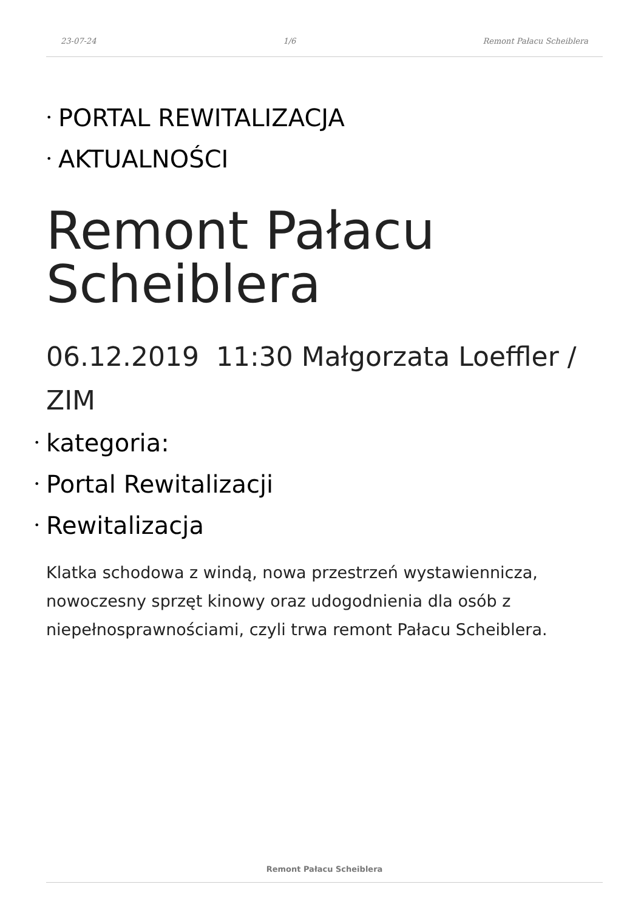23-07-24 1/6 Remont Pałacu Scheiblera
• PORTAL REWITALIZACJA
• AKTUALNOŚCI
Remont Pałacu Scheiblera
06.12.2019 11:30 Małgorzata Loeffler / ZIM
• kategoria:
• Portal Rewitalizacji
• Rewitalizacja
Klatka schodowa z windą, nowa przestrzeń wystawiennicza, nowoczesny sprzęt kinowy oraz udogodnienia dla osób z niepełnosprawnościami, czyli trwa remont Pałacu Scheiblera.
Remont Pałacu Scheiblera